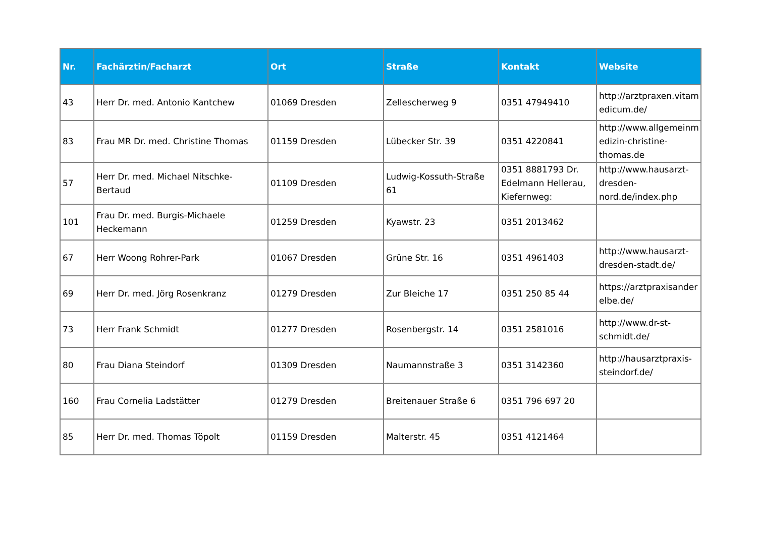| Nr. | Fachärztin/Facharzt | Ort | Straße | Kontakt | Website |
| --- | --- | --- | --- | --- | --- |
| 43 | Herr Dr. med. Antonio Kantchew | 01069 Dresden | Zellescherweg 9 | 0351 47949410 | http://arztpraxen.vitam edicum.de/ |
| 83 | Frau MR Dr. med. Christine Thomas | 01159 Dresden | Lübecker Str. 39 | 0351 4220841 | http://www.allgemeinm edizin-christine-thomas.de |
| 57 | Herr Dr. med. Michael Nitschke-Bertaud | 01109 Dresden | Ludwig-Kossuth-Straße 61 | 0351 8881793 Dr. Edelmann Hellerau, Kiefernweg: | http://www.hausarzt-dresden-nord.de/index.php |
| 101 | Frau Dr. med. Burgis-Michaele Heckemann | 01259 Dresden | Kyawstr. 23 | 0351 2013462 | |
| 67 | Herr Woong Rohrer-Park | 01067 Dresden | Grüne Str. 16 | 0351 4961403 | http://www.hausarzt-dresden-stadt.de/ |
| 69 | Herr Dr. med. Jörg Rosenkranz | 01279 Dresden | Zur Bleiche 17 | 0351 250 85 44 | https://arztpraxisander elbe.de/ |
| 73 | Herr Frank Schmidt | 01277 Dresden | Rosenbergstr. 14 | 0351 2581016 | http://www.dr-st-schmidt.de/ |
| 80 | Frau Diana Steindorf | 01309 Dresden | Naumannstraße 3 | 0351 3142360 | http://hausarztpraxis-steindorf.de/ |
| 160 | Frau Cornelia Ladstätter | 01279 Dresden | Breitenauer Straße 6 | 0351 796 697 20 | |
| 85 | Herr Dr. med. Thomas Töpolt | 01159 Dresden | Malterstr. 45 | 0351 4121464 | |